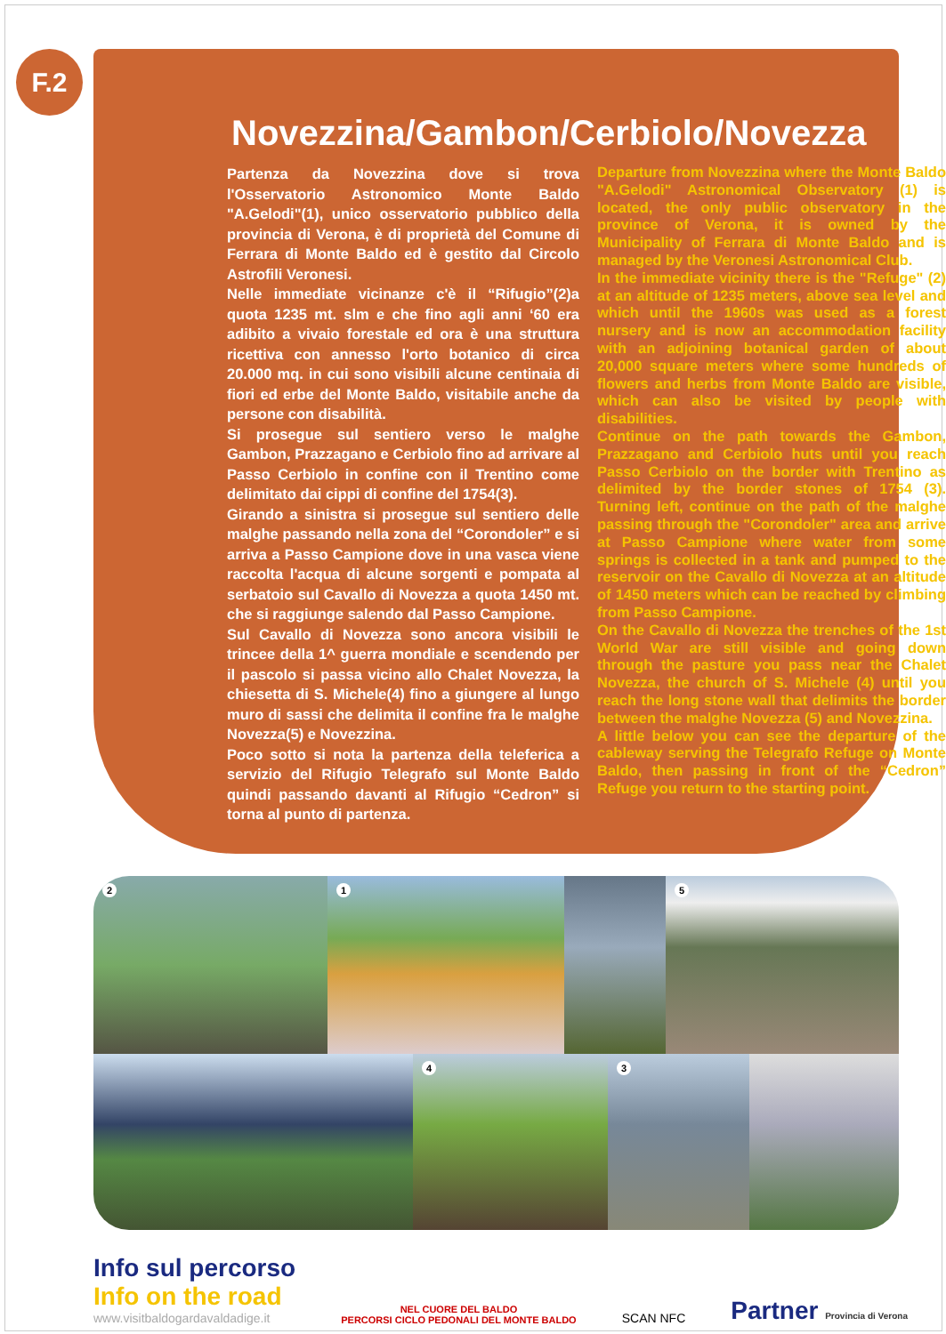F.2
Novezzina/Gambon/Cerbiolo/Novezza
Partenza da Novezzina dove si trova l'Osservatorio Astronomico Monte Baldo "A.Gelodi"(1), unico osservatorio pubblico della provincia di Verona, è di proprietà del Comune di Ferrara di Monte Baldo ed è gestito dal Circolo Astrofili Veronesi.
Nelle immediate vicinanze c'è il “Rifugio”(2)a quota 1235 mt. slm e che fino agli anni ‘60 era adibito a vivaio forestale ed ora è una struttura ricettiva con annesso l'orto botanico di circa 20.000 mq. in cui sono visibili alcune centinaia di fiori ed erbe del Monte Baldo, visitabile anche da persone con disabilità.
Si prosegue sul sentiero verso le malghe Gambon, Prazzagano e Cerbiolo fino ad arrivare al Passo Cerbiolo in confine con il Trentino come delimitato dai cippi di confine del 1754(3).
Girando a sinistra si prosegue sul sentiero delle malghe passando nella zona del “Corondoler” e si arriva a Passo Campione dove in una vasca viene raccolta l'acqua di alcune sorgenti e pompata al serbatoio sul Cavallo di Novezza a quota 1450 mt. che si raggiunge salendo dal Passo Campione.
Sul Cavallo di Novezza sono ancora visibili le trincee della 1^ guerra mondiale e scendendo per il pascolo si passa vicino allo Chalet Novezza, la chiesetta di S. Michele(4) fino a giungere al lungo muro di sassi che delimita il confine fra le malghe Novezza(5) e Novezzina.
Poco sotto si nota la partenza della teleferica a servizio del Rifugio Telegrafo sul Monte Baldo quindi passando davanti al Rifugio “Cedron” si torna al punto di partenza.
Departure from Novezzina where the Monte Baldo "A.Gelodi" Astronomical Observatory (1) is located, the only public observatory in the province of Verona, it is owned by the Municipality of Ferrara di Monte Baldo and is managed by the Veronesi Astronomical Club.
In the immediate vicinity there is the "Refuge" (2) at an altitude of 1235 meters, above sea level and which until the 1960s was used as a forest nursery and is now an accommodation facility with an adjoining botanical garden of about 20,000 square meters where some hundreds of flowers and herbs from Monte Baldo are visible, which can also be visited by people with disabilities.
Continue on the path towards the Gambon, Prazzagano and Cerbiolo huts until you reach Passo Cerbiolo on the border with Trentino as delimited by the border stones of 1754 (3). Turning left, continue on the path of the malghe passing through the "Corondoler" area and arrive at Passo Campione where water from some springs is collected in a tank and pumped to the reservoir on the Cavallo di Novezza at an altitude of 1450 meters which can be reached by climbing from Passo Campione.
On the Cavallo di Novezza the trenches of the 1st World War are still visible and going down through the pasture you pass near the Chalet Novezza, the church of S. Michele (4) until you reach the long stone wall that delimits the border between the malghe Novezza (5) and Novezzina.
A little below you can see the departure of the cableway serving the Telegrafo Refuge on Monte Baldo, then passing in front of the “Cedron” Refuge you return to the starting point.
2
1
5
4
3
Info sul percorso
Info on the road
www.visitbaldogardavaldadige.it
NEL CUORE DEL BALDO
PERCORSI CICLO PEDONALI DEL MONTE BALDO
SCAN NFC
Partner Provincia di Verona